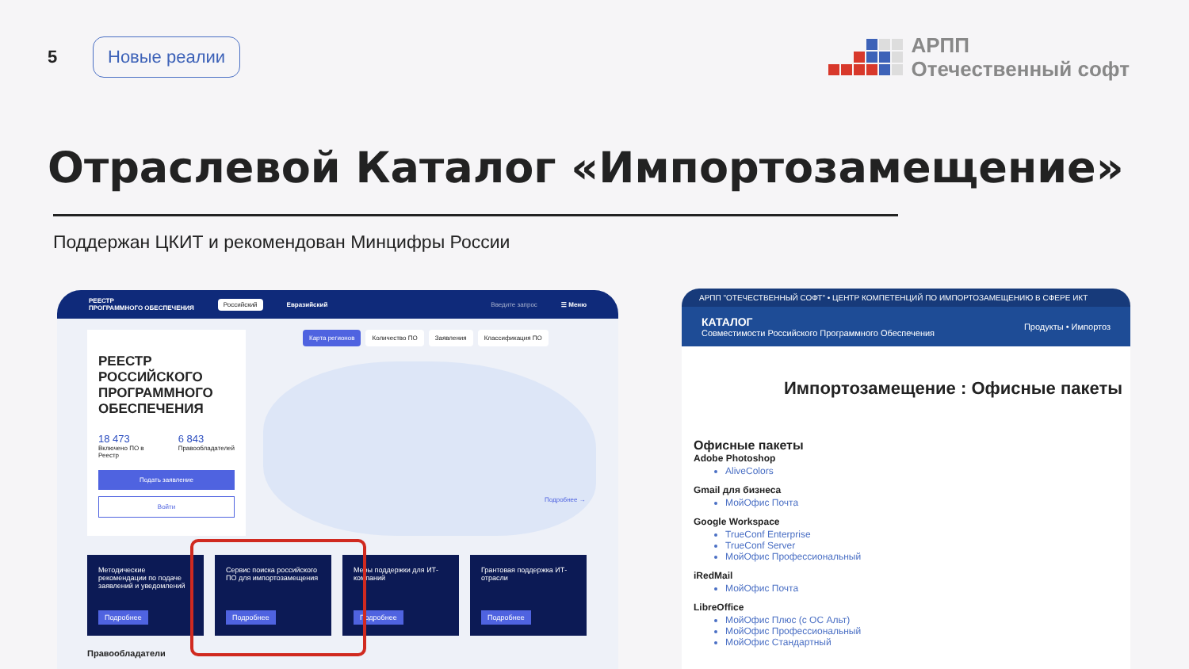5
Новые реалии
АРПП
Отечественный софт
Отраслевой Каталог «Импортозамещение»
Поддержан ЦКИТ и рекомендован Минцифры России
РЕЕСТР
ПРОГРАММНОГО ОБЕСПЕЧЕНИЯ Российский Евразийский Введите запрос ☰ Меню
РЕЕСТР РОССИЙСКОГО ПРОГРАММНОГО ОБЕСПЕЧЕНИЯ
18 473
Включено ПО в Реестр
6 843
Правообладателей
Подать заявление
Войти
Карта регионов Количество ПО Заявления Классификация ПО
Подробнее →
Методические рекомендации по подаче заявлений и уведомлений
Подробнее
Сервис поиска российского ПО для импортозамещения
Подробнее
Меры поддержки для ИТ-компаний
Подробнее
Грантовая поддержка ИТ-отрасли
Подробнее
Правообладатели
АРПП "ОТЕЧЕСТВЕННЫЙ СОФТ" • ЦЕНТР КОМПЕТЕНЦИЙ ПО ИМПОРТОЗАМЕЩЕНИЮ В СФЕРЕ ИКТ
КАТАЛОГ
Совместимости Российского Программного Обеспечения
Продукты • Импортоз
Импортозамещение : Офисные пакеты
Офисные пакеты
Adobe Photoshop
AliveColors
Gmail для бизнеса
МойОфис Почта
Google Workspace
TrueConf Enterprise
TrueConf Server
МойОфис Профессиональный
iRedMail
МойОфис Почта
LibreOffice
МойОфис Плюс (с ОС Альт)
МойОфис Профессиональный
МойОфис Стандартный